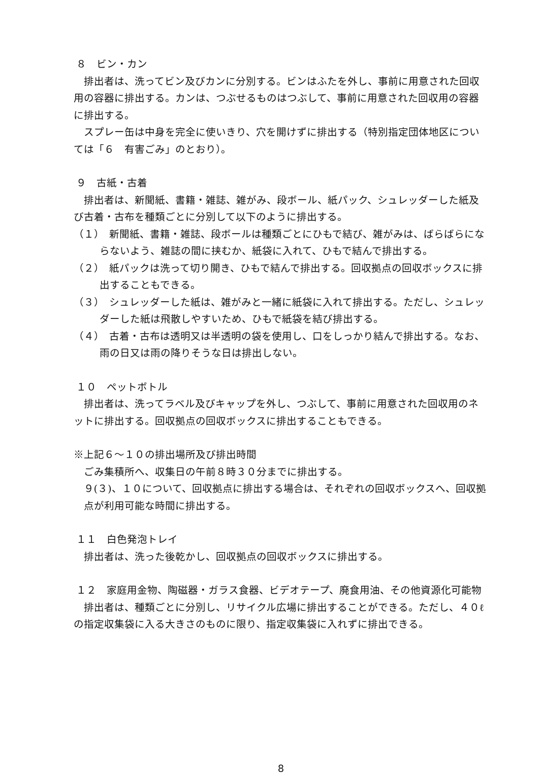８　ビン・カン
排出者は、洗ってビン及びカンに分別する。ビンはふたを外し、事前に用意された回収用の容器に排出する。カンは、つぶせるものはつぶして、事前に用意された回収用の容器に排出する。
スプレー缶は中身を完全に使いきり、穴を開けずに排出する（特別指定団体地区については「６　有害ごみ」のとおり）。
９　古紙・古着
排出者は、新聞紙、書籍・雑誌、雑がみ、段ボール、紙パック、シュレッダーした紙及び古着・古布を種類ごとに分別して以下のように排出する。
（１）　新聞紙、書籍・雑誌、段ボールは種類ごとにひもで結び、雑がみは、ばらばらにならないよう、雑誌の間に挟むか、紙袋に入れて、ひもで結んで排出する。
（２）　紙パックは洗って切り開き、ひもで結んで排出する。回収拠点の回収ボックスに排出することもできる。
（３）　シュレッダーした紙は、雑がみと一緒に紙袋に入れて排出する。ただし、シュレッダーした紙は飛散しやすいため、ひもで紙袋を結び排出する。
（４）　古着・古布は透明又は半透明の袋を使用し、口をしっかり結んで排出する。なお、雨の日又は雨の降りそうな日は排出しない。
１０　ペットボトル
排出者は、洗ってラベル及びキャップを外し、つぶして、事前に用意された回収用のネットに排出する。回収拠点の回収ボックスに排出することもできる。
※上記６～１０の排出場所及び排出時間
ごみ集積所へ、収集日の午前８時３０分までに排出する。
９(３)、１０について、回収拠点に排出する場合は、それぞれの回収ボックスへ、回収拠点が利用可能な時間に排出する。
１１　白色発泡トレイ
排出者は、洗った後乾かし、回収拠点の回収ボックスに排出する。
１２　家庭用金物、陶磁器・ガラス食器、ビデオテープ、廃食用油、その他資源化可能物
排出者は、種類ごとに分別し、リサイクル広場に排出することができる。ただし、４０ℓの指定収集袋に入る大きさのものに限り、指定収集袋に入れずに排出できる。
8